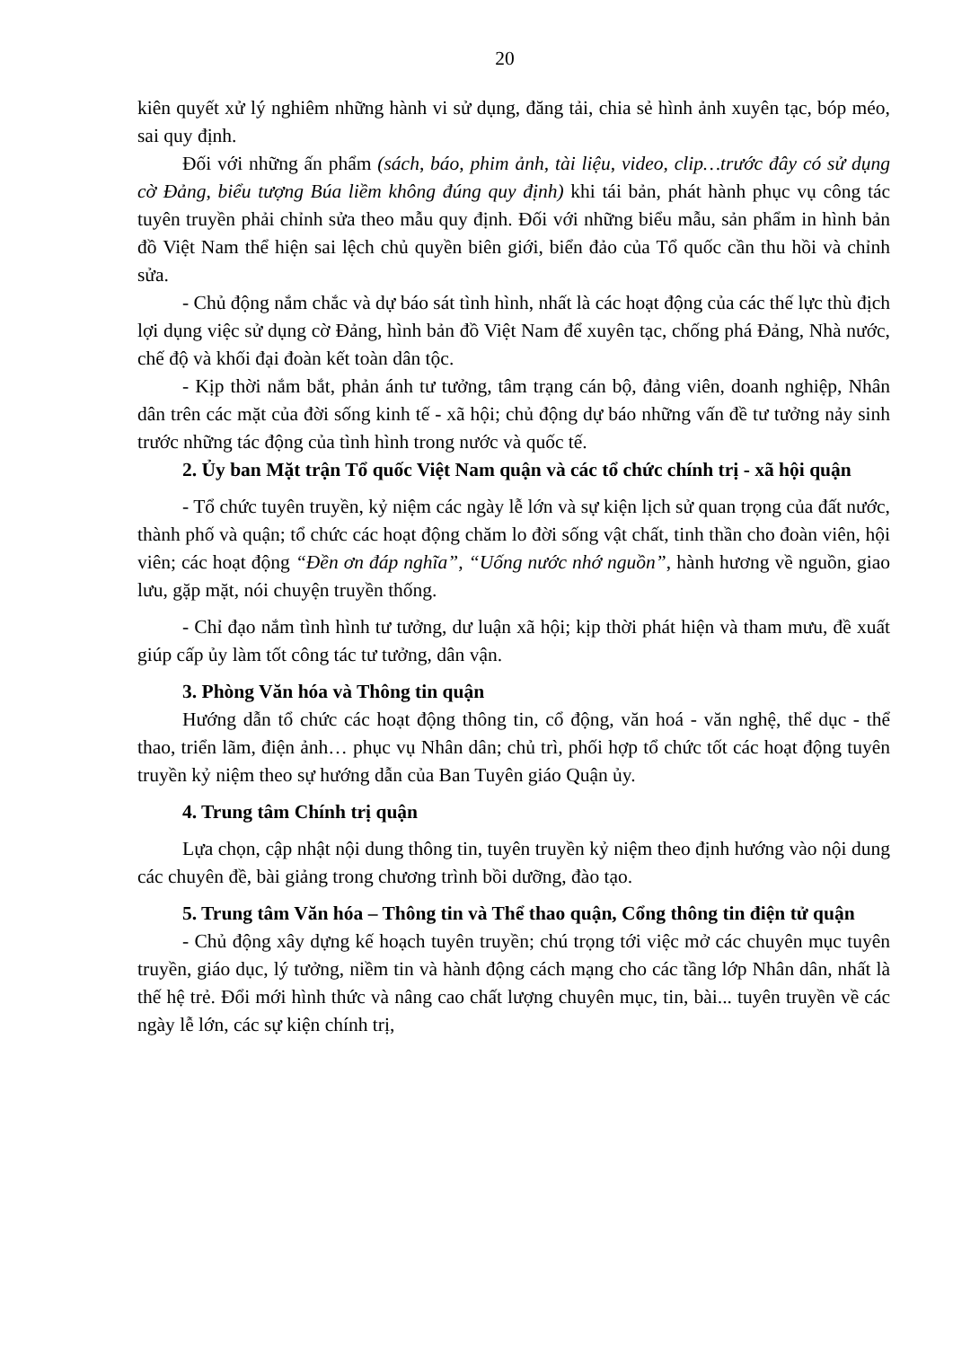20
kiên quyết xử lý nghiêm những hành vi sử dụng, đăng tải, chia sẻ hình ảnh xuyên tạc, bóp méo, sai quy định.
Đối với những ấn phẩm (sách, báo, phim ảnh, tài liệu, video, clip…trước đây có sử dụng cờ Đảng, biểu tượng Búa liềm không đúng quy định) khi tái bản, phát hành phục vụ công tác tuyên truyền phải chỉnh sửa theo mẫu quy định. Đối với những biểu mẫu, sản phẩm in hình bản đồ Việt Nam thể hiện sai lệch chủ quyền biên giới, biển đảo của Tổ quốc cần thu hồi và chỉnh sửa.
- Chủ động nắm chắc và dự báo sát tình hình, nhất là các hoạt động của các thế lực thù địch lợi dụng việc sử dụng cờ Đảng, hình bản đồ Việt Nam để xuyên tạc, chống phá Đảng, Nhà nước, chế độ và khối đại đoàn kết toàn dân tộc.
- Kịp thời nắm bắt, phản ánh tư tưởng, tâm trạng cán bộ, đảng viên, doanh nghiệp, Nhân dân trên các mặt của đời sống kinh tế - xã hội; chủ động dự báo những vấn đề tư tưởng nảy sinh trước những tác động của tình hình trong nước và quốc tế.
2. Ủy ban Mặt trận Tổ quốc Việt Nam quận và các tổ chức chính trị - xã hội quận
- Tổ chức tuyên truyền, kỷ niệm các ngày lễ lớn và sự kiện lịch sử quan trọng của đất nước, thành phố và quận; tổ chức các hoạt động chăm lo đời sống vật chất, tinh thần cho đoàn viên, hội viên; các hoạt động “Đền ơn đáp nghĩa”, “Uống nước nhớ nguồn”, hành hương về nguồn, giao lưu, gặp mặt, nói chuyện truyền thống.
- Chỉ đạo nắm tình hình tư tưởng, dư luận xã hội; kịp thời phát hiện và tham mưu, đề xuất giúp cấp ủy làm tốt công tác tư tưởng, dân vận.
3. Phòng Văn hóa và Thông tin quận
Hướng dẫn tổ chức các hoạt động thông tin, cổ động, văn hoá - văn nghệ, thể dục - thể thao, triển lãm, điện ảnh… phục vụ Nhân dân; chủ trì, phối hợp tổ chức tốt các hoạt động tuyên truyền kỷ niệm theo sự hướng dẫn của Ban Tuyên giáo Quận ủy.
4. Trung tâm Chính trị quận
Lựa chọn, cập nhật nội dung thông tin, tuyên truyền kỷ niệm theo định hướng vào nội dung các chuyên đề, bài giảng trong chương trình bồi dưỡng, đào tạo.
5. Trung tâm Văn hóa – Thông tin và Thể thao quận, Cổng thông tin điện tử quận
- Chủ động xây dựng kế hoạch tuyên truyền; chú trọng tới việc mở các chuyên mục tuyên truyền, giáo dục, lý tưởng, niềm tin và hành động cách mạng cho các tầng lớp Nhân dân, nhất là thế hệ trẻ. Đổi mới hình thức và nâng cao chất lượng chuyên mục, tin, bài... tuyên truyền về các ngày lễ lớn, các sự kiện chính trị,